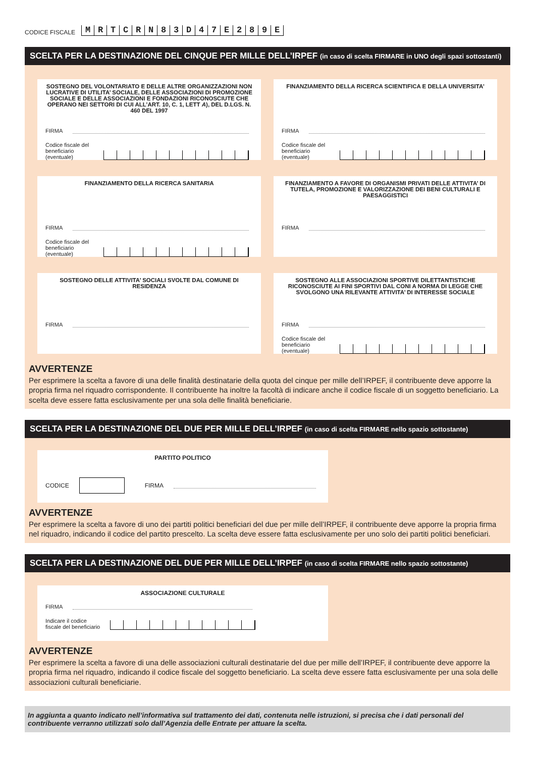CODICE FISCALE
MRTCRN 83 D 47 E 289 E
SCELTA PER LA DESTINAZIONE DEL CINQUE PER MILLE DELL’IRPEF (in caso di scelta FIRMARE in UNO degli spazi sottostanti)
SOSTEGNO DEL VOLONTARIATO E DELLE ALTRE ORGANIZZAZIONI NON LUCRATIVE DI UTILITA’ SOCIALE, DELLE ASSOCIAZIONI DI PROMOZIONE SOCIALE E DELLE ASSOCIAZIONI E FONDAZIONI RICONOSCIUTE CHE OPERANO NEI SETTORI DI CUI ALL’ART. 10, C. 1, LETT A), DEL D.LGS. N. 460 DEL 1997
FIRMA
Codice fiscale del
beneficiario (eventuale)
FINANZIAMENTO DELLA RICERCA SCIENTIFICA E DELLA UNIVERSITA’
FIRMA
Codice fiscale del
beneficiario (eventuale)
FINANZIAMENTO DELLA RICERCA SANITARIA
FIRMA
Codice fiscale del
beneficiario (eventuale)
FINANZIAMENTO A FAVORE DI ORGANISMI PRIVATI DELLE ATTIVITA’ DI TUTELA, PROMOZIONE E VALORIZZAZIONE DEI BENI CULTURALI E PAESAGGISTICI
FIRMA
SOSTEGNO DELLE ATTIVITA’ SOCIALI SVOLTE DAL COMUNE DI RESIDENZA
FIRMA
SOSTEGNO ALLE ASSOCIAZIONI SPORTIVE DILETTANTISTICHE RICONOSCIUTE AI FINI SPORTIVI DAL CONI A NORMA DI LEGGE CHE SVOLGONO UNA RILEVANTE ATTIVITA’ DI INTERESSE SOCIALE
FIRMA
Codice fiscale del
beneficiario (eventuale)
AVVERTENZE
Per esprimere la scelta a favore di una delle finalità destinatarie della quota del cinque per mille dell’IRPEF, il contribuente deve apporre la propria firma nel riquadro corrispondente. Il contribuente ha inoltre la facoltà di indicare anche il codice fiscale di un soggetto beneficiario. La scelta deve essere fatta esclusivamente per una sola delle finalità beneficiarie.
SCELTA PER LA DESTINAZIONE DEL DUE PER MILLE DELL’IRPEF (in caso di scelta FIRMARE nello spazio sottostante)
PARTITO POLITICO
CODICE FIRMA
AVVERTENZE
Per esprimere la scelta a favore di uno dei partiti politici beneficiari del due per mille dell’IRPEF, il contribuente deve apporre la propria firma nel riquadro, indicando il codice del partito prescelto. La scelta deve essere fatta esclusivamente per uno solo dei partiti politici beneficiari.
SCELTA PER LA DESTINAZIONE DEL DUE PER MILLE DELL’IRPEF (in caso di scelta FIRMARE nello spazio sottostante)
ASSOCIAZIONE CULTURALE
FIRMA
Indicare il codice
fiscale del beneficiario
AVVERTENZE
Per esprimere la scelta a favore di una delle associazioni culturali destinatarie del due per mille dell’IRPEF, il contribuente deve apporre la propria firma nel riquadro, indicando il codice fiscale del soggetto beneficiario. La scelta deve essere fatta esclusivamente per una sola delle associazioni culturali beneficiarie.
In aggiunta a quanto indicato nell’informativa sul trattamento dei dati, contenuta nelle istruzioni, si precisa che i dati personali del contribuente verranno utilizzati solo dall’Agenzia delle Entrate per attuare la scelta.